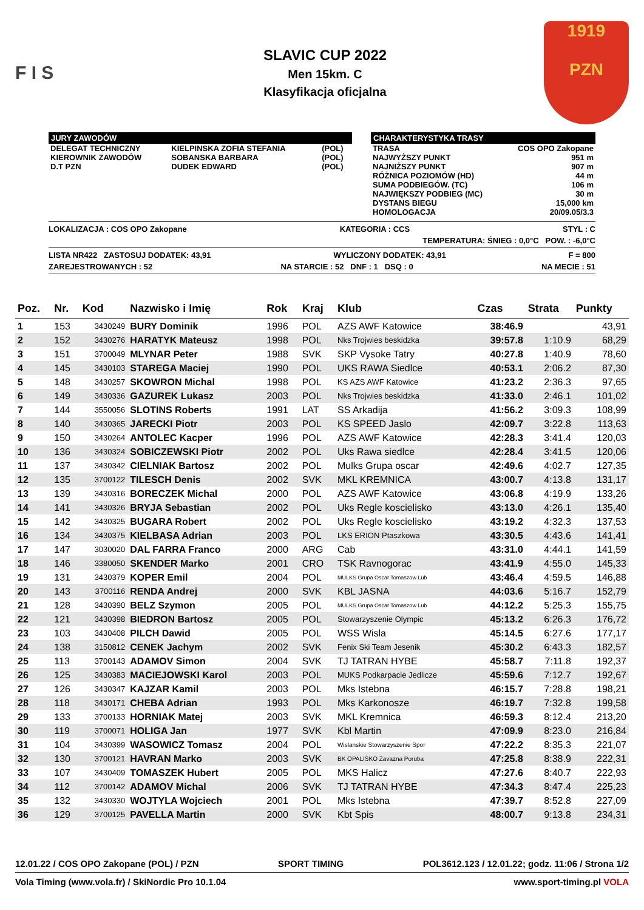F I S
SLAVIC CUP 2022
Men 15km. C
Klasyfikacja oficjalna
1919
PZN
JURY ZAWODÓW
| DELEGAT TECHNICZNY | KIELPINSKA ZOFIA STEFANIA | (POL) |
| KIEROWNIK ZAWODÓW | SOBANSKA BARBARA | (POL) |
| D.T PZN | DUDEK EDWARD | (POL) |
CHARAKTERYSTYKA TRASY
| TRASA | COS OPO Zakopane |
| NAJWYŻSZY PUNKT | 951 m |
| NAJNIŻSZY PUNKT | 907 m |
| RÓŻNICA POZIOMÓW (HD) | 44 m |
| SUMA PODBIEGÓW. (TC) | 106 m |
| NAJWIĘKSZY PODBIEG (MC) | 30 m |
| DYSTANS BIEGU | 15,000 km |
| HOMOLOGACJA | 20/09.05/3.3 |
LOKALIZACJA : COS OPO Zakopane KATEGORIA : CCS STYL : C
TEMPERATURA: ŚNIEG : 0,0°C POW. : -6,0°C
LISTA NR422 ZASTOSUJ DODATEK: 43,91 WYLICZONY DODATEK: 43,91 F = 800
ZAREJESTROWANYCH : 52 NA STARCIE : 52 DNF : 1 DSQ : 0 NA MECIE : 51
| Poz. | Nr. | Kod | Nazwisko i Imię | Rok | Kraj | Klub | Czas | Strata | Punkty |
| --- | --- | --- | --- | --- | --- | --- | --- | --- | --- |
| 1 | 153 | 3430249 | BURY Dominik | 1996 | POL | AZS AWF Katowice | 38:46.9 | | 43,91 |
| 2 | 152 | 3430276 | HARATYK Mateusz | 1998 | POL | Nks Trojwies beskidzka | 39:57.8 | 1:10.9 | 68,29 |
| 3 | 151 | 3700049 | MLYNAR Peter | 1988 | SVK | SKP Vysoke Tatry | 40:27.8 | 1:40.9 | 78,60 |
| 4 | 145 | 3430103 | STAREGA Maciej | 1990 | POL | UKS RAWA Siedlce | 40:53.1 | 2:06.2 | 87,30 |
| 5 | 148 | 3430257 | SKOWRON Michal | 1998 | POL | KS AZS AWF Katowice | 41:23.2 | 2:36.3 | 97,65 |
| 6 | 149 | 3430336 | GAZUREK Lukasz | 2003 | POL | Nks Trojwies beskidzka | 41:33.0 | 2:46.1 | 101,02 |
| 7 | 144 | 3550056 | SLOTINS Roberts | 1991 | LAT | SS Arkadija | 41:56.2 | 3:09.3 | 108,99 |
| 8 | 140 | 3430365 | JARECKI Piotr | 2003 | POL | KS SPEED Jaslo | 42:09.7 | 3:22.8 | 113,63 |
| 9 | 150 | 3430264 | ANTOLEC Kacper | 1996 | POL | AZS AWF Katowice | 42:28.3 | 3:41.4 | 120,03 |
| 10 | 136 | 3430324 | SOBICZEWSKI Piotr | 2002 | POL | Uks Rawa siedlce | 42:28.4 | 3:41.5 | 120,06 |
| 11 | 137 | 3430342 | CIELNIAK Bartosz | 2002 | POL | Mulks Grupa oscar | 42:49.6 | 4:02.7 | 127,35 |
| 12 | 135 | 3700122 | TILESCH Denis | 2002 | SVK | MKL KREMNICA | 43:00.7 | 4:13.8 | 131,17 |
| 13 | 139 | 3430316 | BORECZEK Michal | 2000 | POL | AZS AWF Katowice | 43:06.8 | 4:19.9 | 133,26 |
| 14 | 141 | 3430326 | BRYJA Sebastian | 2002 | POL | Uks Regle koscielisko | 43:13.0 | 4:26.1 | 135,40 |
| 15 | 142 | 3430325 | BUGARA Robert | 2002 | POL | Uks Regle koscielisko | 43:19.2 | 4:32.3 | 137,53 |
| 16 | 134 | 3430375 | KIELBASA Adrian | 2003 | POL | LKS ERION Ptaszkowa | 43:30.5 | 4:43.6 | 141,41 |
| 17 | 147 | 3030020 | DAL FARRA Franco | 2000 | ARG | Cab | 43:31.0 | 4:44.1 | 141,59 |
| 18 | 146 | 3380050 | SKENDER Marko | 2001 | CRO | TSK Ravnogorac | 43:41.9 | 4:55.0 | 145,33 |
| 19 | 131 | 3430379 | KOPER Emil | 2004 | POL | MULKS Grupa Oscar Tomaszow Lub | 43:46.4 | 4:59.5 | 146,88 |
| 20 | 143 | 3700116 | RENDA Andrej | 2000 | SVK | KBL JASNA | 44:03.6 | 5:16.7 | 152,79 |
| 21 | 128 | 3430390 | BELZ Szymon | 2005 | POL | MULKS Grupa Oscar Tomaszow Lub | 44:12.2 | 5:25.3 | 155,75 |
| 22 | 121 | 3430398 | BIEDRON Bartosz | 2005 | POL | Stowarzyszenie Olympic | 45:13.2 | 6:26.3 | 176,72 |
| 23 | 103 | 3430408 | PILCH Dawid | 2005 | POL | WSS Wisla | 45:14.5 | 6:27.6 | 177,17 |
| 24 | 138 | 3150812 | CENEK Jachym | 2002 | SVK | Fenix Ski Team Jesenik | 45:30.2 | 6:43.3 | 182,57 |
| 25 | 113 | 3700143 | ADAMOV Simon | 2004 | SVK | TJ TATRAN HYBE | 45:58.7 | 7:11.8 | 192,37 |
| 26 | 125 | 3430383 | MACIEJOWSKI Karol | 2003 | POL | MUKS Podkarpacie Jedlicze | 45:59.6 | 7:12.7 | 192,67 |
| 27 | 126 | 3430347 | KAJZAR Kamil | 2003 | POL | Mks Istebna | 46:15.7 | 7:28.8 | 198,21 |
| 28 | 118 | 3430171 | CHEBA Adrian | 1993 | POL | Mks Karkonosze | 46:19.7 | 7:32.8 | 199,58 |
| 29 | 133 | 3700133 | HORNIAK Matej | 2003 | SVK | MKL Kremnica | 46:59.3 | 8:12.4 | 213,20 |
| 30 | 119 | 3700071 | HOLIGA Jan | 1977 | SVK | Kbl Martin | 47:09.9 | 8:23.0 | 216,84 |
| 31 | 104 | 3430399 | WASOWICZ Tomasz | 2004 | POL | Wislanskie Stowarzyszenie Spor | 47:22.2 | 8:35.3 | 221,07 |
| 32 | 130 | 3700121 | HAVRAN Marko | 2003 | SVK | BK OPALISKO Zavazna Poruba | 47:25.8 | 8:38.9 | 222,31 |
| 33 | 107 | 3430409 | TOMASZEK Hubert | 2005 | POL | MKS Halicz | 47:27.6 | 8:40.7 | 222,93 |
| 34 | 112 | 3700142 | ADAMOV Michal | 2006 | SVK | TJ TATRAN HYBE | 47:34.3 | 8:47.4 | 225,23 |
| 35 | 132 | 3430330 | WOJTYLA Wojciech | 2001 | POL | Mks Istebna | 47:39.7 | 8:52.8 | 227,09 |
| 36 | 129 | 3700125 | PAVELLA Martin | 2000 | SVK | Kbt Spis | 48:00.7 | 9:13.8 | 234,31 |
12.01.22 / COS OPO Zakopane (POL) / PZN SPORT TIMING POL3612.123 / 12.01.22; godz. 11:06 / Strona 1/2
Vola Timing (www.vola.fr) / SkiNordic Pro 10.1.04 www.sport-timing.pl VOLA